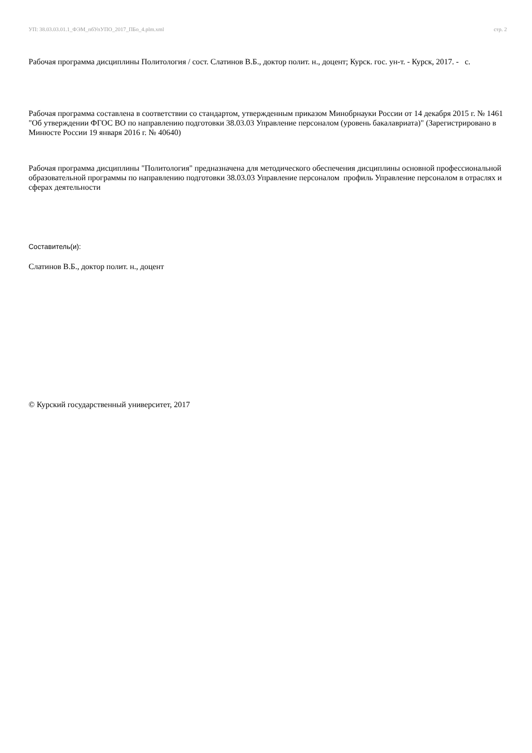УП: 38.03.03.01.1_ФЭМ_пбУпУПО_2017_ПБо_4.plm.xml стр. 2
Рабочая программа дисциплины Политология / сост. Слатинов В.Б., доктор полит. н., доцент; Курск. гос. ун-т. - Курск, 2017. - с.
Рабочая программа составлена в соответствии со стандартом, утвержденным приказом Минобрнауки России от 14 декабря 2015 г. № 1461 "Об утверждении ФГОС ВО по направлению подготовки 38.03.03 Управление персоналом (уровень бакалавриата)" (Зарегистрировано в Минюсте России 19 января 2016 г. № 40640)
Рабочая программа дисциплины "Политология" предназначена для методического обеспечения дисциплины основной профессиональной образовательной программы по направлению подготовки 38.03.03 Управление персоналом профиль Управление персоналом в отраслях и сферах деятельности
Составитель(и):
Слатинов В.Б., доктор полит. н., доцент
© Курский государственный университет, 2017